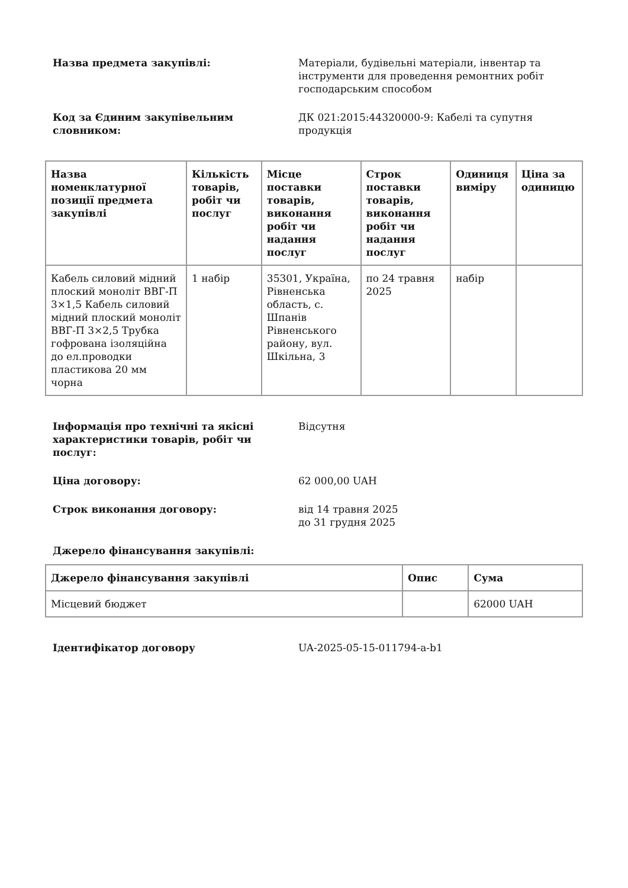Назва предмета закупівлі: Матеріали, будівельні матеріали, інвентар та інструменти для проведення ремонтних робіт господарським способом
Код за Єдиним закупівельним словником: ДК 021:2015:44320000-9: Кабелі та супутня продукція
| Назва номенклатурної позиції предмета закупівлі | Кількість товарів, робіт чи послуг | Місце поставки товарів, виконання робіт чи надання послуг | Строк поставки товарів, виконання робіт чи надання послуг | Одиниця виміру | Ціна за одиницю |
| --- | --- | --- | --- | --- | --- |
| Кабель силовий мідний плоский моноліт ВВГ-П 3×1,5 Кабель силовий мідний плоский моноліт ВВГ-П 3×2,5 Трубка гофрована ізоляційна до ел.проводки пластикова 20 мм чорна | 1 набір | 35301, Україна, Рівненська область, с. Шпанів Рівненського району, вул. Шкільна, 3 | по 24 травня 2025 | набір | |
Інформація про технічні та якісні характеристики товарів, робіт чи послуг:
Відсутня
Ціна договору: 62 000,00 UAH
Строк виконання договору: від 14 травня 2025
до 31 грудня 2025
Джерело фінансування закупівлі:
| Джерело фінансування закупівлі | Опис | Сума |
| --- | --- | --- |
| Місцевий бюджет | | 62000 UAH |
Ідентифікатор договору UA-2025-05-15-011794-a-b1